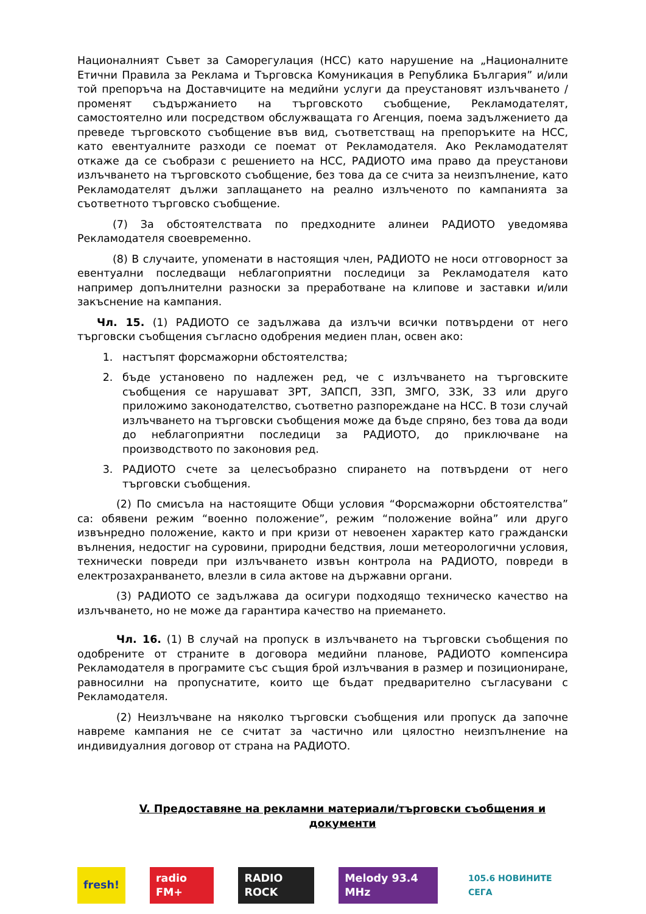Националният Съвет за Саморегулация (НСС) като нарушение на „Националните Етични Правила за Реклама и Търговска Комуникация в Република България” и/или той препоръча на Доставчиците на медийни услуги да преустановят излъчването /променят съдържанието на търговското съобщение, Рекламодателят, самостоятелно или посредством обслужващата го Агенция, поема задължението да преведе търговското съобщение във вид, съответстващ на препоръките на НСС, като евентуалните разходи се поемат от Рекламодателя. Ако Рекламодателят откаже да се съобрази с решението на НСС, РАДИОТО има право да преустанови излъчването на търговското съобщение, без това да се счита за неизпълнение, като Рекламодателят дължи заплащането на реално излъченото по кампанията за съответното търговско съобщение.
(7) За обстоятелствата по предходните алинеи РАДИОТО уведомява Рекламодателя своевременно.
(8) В случаите, упоменати в настоящия член, РАДИОТО не носи отговорност за евентуални последващи неблагоприятни последици за Рекламодателя като например допълнителни разноски за преработване на клипове и заставки и/или закъснение на кампания.
Чл. 15. (1) РАДИОТО се задължава да излъчи всички потвърдени от него търговски съобщения съгласно одобрения медиен план, освен ако:
1. настъпят форсмажорни обстоятелства;
2. бъде установено по надлежен ред, че с излъчването на търговските съобщения се нарушават ЗРТ, ЗАПСП, ЗЗП, ЗМГО, ЗЗК, ЗЗ или друго приложимо законодателство, съответно разпореждане на НСС. В този случай излъчването на търговски съобщения може да бъде спряно, без това да води до неблагоприятни последици за РАДИОТО, до приключване на производството по законовия ред.
3. РАДИОТО счете за целесъобразно спирането на потвърдени от него търговски съобщения.
(2) По смисъла на настоящите Общи условия “Форсмажорни обстоятелства” са: обявени режим “военно положение”, режим “положение война” или друго извънредно положение, както и при кризи от невоенен характер като граждански вълнения, недостиг на суровини, природни бедствия, лоши метеорологични условия, технически повреди при излъчването извън контрола на РАДИОТО, повреди в електрозахранването, влезли в сила актове на държавни органи.
(3) РАДИОТО се задължава да осигури подходящо техническо качество на излъчването, но не може да гарантира качество на приемането.
Чл. 16. (1) В случай на пропуск в излъчването на търговски съобщения по одобрените от страните в договора медийни планове, РАДИОТО компенсира Рекламодателя в програмите със същия брой излъчвания в размер и позициониране, равносилни на пропуснатите, които ще бъдат предварително съгласувани с Рекламодателя.
(2) Неизлъчване на няколко търговски съобщения или пропуск да започне навреме кампания не се считат за частично или цялостно неизпълнение на индивидуалния договор от страна на РАДИОТО.
V. Предоставяне на рекламни материали/търговски съобщения и документи
fresh! radio FM+ RADIO ROCK Melody 93.4 MHz
105.6 НОВИНИТЕ СЕГА